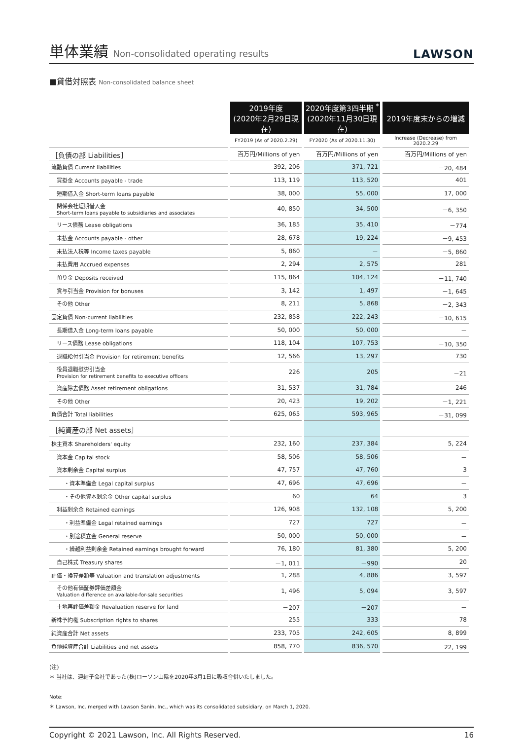単体業績 Non-consolidated operating results
LAWSON
■貸借対照表 Non-consolidated balance sheet
| | 2019年度 (2020年2月29日現在) | 2020年度第3四半期 <sup>*</sup> (2020年11月30日現在) | 2019年度末からの増減 |
| --- | --- | --- | --- |
| | FY2019 (As of 2020.2.29) | FY2020 (As of 2020.11.30) | Increase (Decrease) from 2020.2.29 |
| ［負債の部 Liabilities］ | 百万円/Millions of yen | 百万円/Millions of yen | 百万円/Millions of yen |
| 流動負債 Current liabilities | 392, 206 | 371, 721 | －20, 484 |
| 買掛金 Accounts payable - trade | 113, 119 | 113, 520 | 401 |
| 短期借入金 Short-term loans payable | 38, 000 | 55, 000 | 17, 000 |
| 関係会社短期借入金 Short-term loans payable to subsidiaries and associates | 40, 850 | 34, 500 | －6, 350 |
| リース債務 Lease obligations | 36, 185 | 35, 410 | －774 |
| 未払金 Accounts payable - other | 28, 678 | 19, 224 | －9, 453 |
| 未払法人税等 Income taxes payable | 5, 860 | － | －5, 860 |
| 未払費用 Accrued expenses | 2, 294 | 2, 575 | 281 |
| 預り金 Deposits received | 115, 864 | 104, 124 | －11, 740 |
| 賞与引当金 Provision for bonuses | 3, 142 | 1, 497 | －1, 645 |
| その他 Other | 8, 211 | 5, 868 | －2, 343 |
| 固定負債 Non-current liabilities | 232, 858 | 222, 243 | －10, 615 |
| 長期借入金 Long-term loans payable | 50, 000 | 50, 000 | － |
| リース債務 Lease obligations | 118, 104 | 107, 753 | －10, 350 |
| 退職給付引当金 Provision for retirement benefits | 12, 566 | 13, 297 | 730 |
| 役員退職慰労引当金 Provision for retirement benefits to executive officers | 226 | 205 | －21 |
| 資産除去債務 Asset retirement obligations | 31, 537 | 31, 784 | 246 |
| その他 Other | 20, 423 | 19, 202 | －1, 221 |
| 負債合計 Total liabilities | 625, 065 | 593, 965 | －31, 099 |
| ［純資産の部 Net assets］ | | | |
| 株主資本 Shareholders' equity | 232, 160 | 237, 384 | 5, 224 |
| 資本金 Capital stock | 58, 506 | 58, 506 | － |
| 資本剰余金 Capital surplus | 47, 757 | 47, 760 | 3 |
| ・資本準備金 Legal capital surplus | 47, 696 | 47, 696 | － |
| ・その他資本剰余金 Other capital surplus | 60 | 64 | 3 |
| 利益剰余金 Retained earnings | 126, 908 | 132, 108 | 5, 200 |
| ・利益準備金 Legal retained earnings | 727 | 727 | － |
| ・別途積立金 General reserve | 50, 000 | 50, 000 | － |
| ・繰越利益剰余金 Retained earnings brought forward | 76, 180 | 81, 380 | 5, 200 |
| 自己株式 Treasury shares | －1, 011 | －990 | 20 |
| 評価・換算差額等 Valuation and translation adjustments | 1, 288 | 4, 886 | 3, 597 |
| その他有価証券評価差額金 Valuation difference on available-for-sale securities | 1, 496 | 5, 094 | 3, 597 |
| 土地再評価差額金 Revaluation reserve for land | －207 | －207 | － |
| 新株予約権 Subscription rights to shares | 255 | 333 | 78 |
| 純資産合計 Net assets | 233, 705 | 242, 605 | 8, 899 |
| 負債純資産合計 Liabilities and net assets | 858, 770 | 836, 570 | －22, 199 |
(注)
＊ 当社は、連結子会社であった(株)ローソン山陰を2020年3月1日に吸収合併いたしました。
Note:
＊ Lawson, Inc. merged with Lawson Sanin, Inc., which was its consolidated subsidiary, on March 1, 2020.
Copyright © 2021 Lawson, Inc. All Rights Reserved. 16